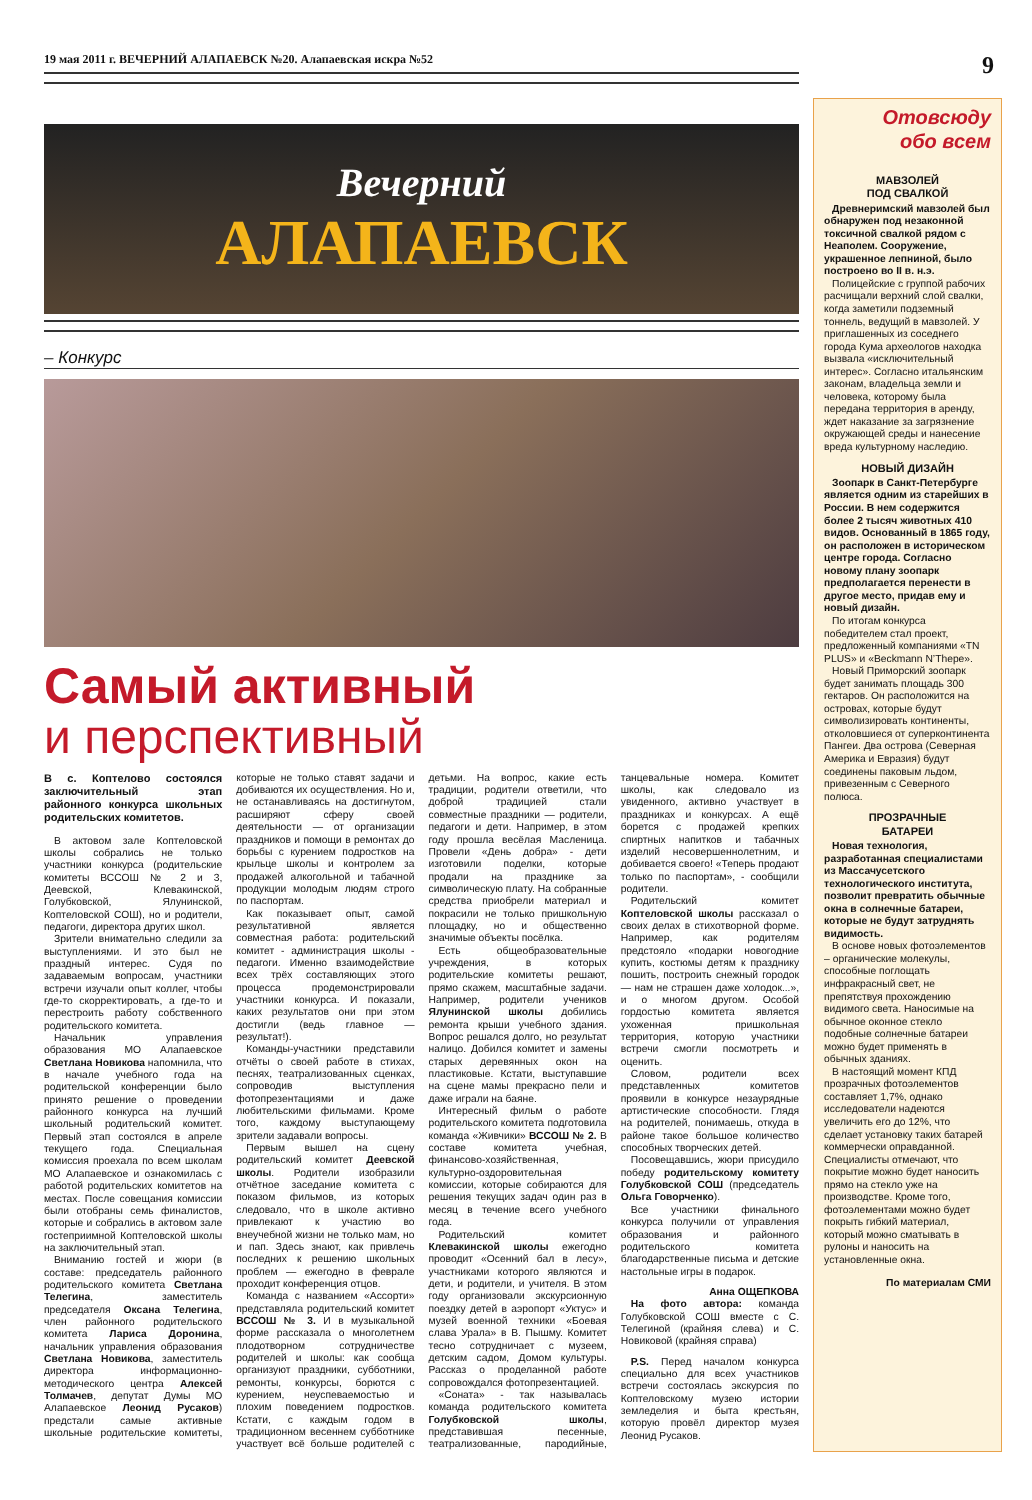19 мая 2011 г. ВЕЧЕРНИЙ АЛАПАЕВСК №20. Алапаевская искра №52 9
Вечерний
АЛАПАЕВСК
– Конкурс
Самый активный
и перспективный
В с. Коптелово состоялся заключительный этап районного конкурса школьных родительских комитетов.
В актовом зале Коптеловской школы собрались не только участники конкурса (родительские комитеты ВССОШ № 2 и 3, Деевской, Клевакинской, Голубковской, Ялунинской, Коптеловской СОШ), но и родители, педагоги, директора других школ.
Зрители внимательно следили за выступлениями. И это был не праздный интерес. Судя по задаваемым вопросам, участники встречи изучали опыт коллег, чтобы где-то скорректировать, а где-то и перестроить работу собственного родительского комитета.
Начальник управления образования МО Алапаевское Светлана Новикова напомнила, что в начале учебного года на родительской конференции было принято решение о проведении районного конкурса на лучший школьный родительский комитет. Первый этап состоялся в апреле текущего года. Специальная комиссия проехала по всем школам МО Алапаевское и ознакомилась с работой родительских комитетов на местах. После совещания комиссии были отобраны семь финалистов, которые и собрались в актовом зале гостеприимной Коптеловской школы на заключительный этап.
Вниманию гостей и жюри (в составе: председатель районного родительского комитета Светлана Телегина, заместитель председателя Оксана Телегина, член районного родительского комитета Лариса Доронина, начальник управления образования Светлана Новикова, заместитель директора информационно-методического центра Алексей Толмачев, депутат Думы МО Алапаевское Леонид Русаков) предстали самые активные школьные родительские комитеты, которые не только ставят задачи и добиваются их осуществления. Но и, не останавливаясь на достигнутом, расширяют сферу своей деятельности — от организации праздников и помощи в ремонтах до борьбы с курением подростков на крыльце школы и контролем за продажей алкогольной и табачной продукции молодым людям строго по паспортам.
Как показывает опыт, самой результативной является совместная работа: родительский комитет - администрация школы - педагоги. Именно взаимодействие всех трёх составляющих этого процесса продемонстрировали участники конкурса. И показали, каких результатов они при этом достигли (ведь главное — результат!).
Команды-участники представили отчёты о своей работе в стихах, песнях, театрализованных сценках, сопроводив выступления фотопрезентациями и даже любительскими фильмами. Кроме того, каждому выступающему зрители задавали вопросы.
Первым вышел на сцену родительский комитет Деевской школы. Родители изобразили отчётное заседание комитета с показом фильмов, из которых следовало, что в школе активно привлекают к участию во внеучебной жизни не только мам, но и пап. Здесь знают, как привлечь последних к решению школьных проблем — ежегодно в феврале проходит конференция отцов.
Команда с названием «Ассорти» представляла родительский комитет ВССОШ № 3. И в музыкальной форме рассказала о многолетнем плодотворном сотрудничестве родителей и школы: как сообща организуют праздники, субботники, ремонты, конкурсы, борются с курением, неуспеваемостью и плохим поведением подростков. Кстати, с каждым годом в традиционном весеннем субботнике участвует всё больше родителей с детьми. На вопрос, какие есть традиции, родители ответили, что доброй традицией стали совместные праздники — родители, педагоги и дети. Например, в этом году прошла весёлая Масленица. Провели «День добра» - дети изготовили поделки, которые продали на празднике за символическую плату. На собранные средства приобрели материал и покрасили не только пришкольную площадку, но и общественно значимые объекты посёлка.
Есть общеобразовательные учреждения, в которых родительские комитеты решают, прямо скажем, масштабные задачи. Например, родители учеников Ялунинской школы добились ремонта крыши учебного здания. Вопрос решался долго, но результат налицо. Добился комитет и замены старых деревянных окон на пластиковые. Кстати, выступавшие на сцене мамы прекрасно пели и даже играли на баяне.
Интересный фильм о работе родительского комитета подготовила команда «Живчики» ВССОШ № 2. В составе комитета учебная, финансово-хозяйственная, культурно-оздоровительная комиссии, которые собираются для решения текущих задач один раз в месяц в течение всего учебного года.
Родительский комитет Клевакинской школы ежегодно проводит «Осенний бал в лесу», участниками которого являются и дети, и родители, и учителя. В этом году организовали экскурсионную поездку детей в аэропорт «Уктус» и музей военной техники «Боевая слава Урала» в В. Пышму. Комитет тесно сотрудничает с музеем, детским садом, Домом культуры. Рассказ о проделанной работе сопровождался фотопрезентацией.
«Соната» - так называлась команда родительского комитета Голубковской школы, представившая песенные, театрализованные, пародийные, танцевальные номера. Комитет школы, как следовало из увиденного, активно участвует в праздниках и конкурсах. А ещё борется с продажей крепких спиртных напитков и табачных изделий несовершеннолетним, и добивается своего! «Теперь продают только по паспортам», - сообщили родители.
Родительский комитет Коптеловской школы рассказал о своих делах в стихотворной форме. Например, как родителям предстояло «подарки новогодние купить, костюмы детям к празднику пошить, построить снежный городок — нам не страшен даже холодок...», и о многом другом. Особой гордостью комитета является ухоженная пришкольная территория, которую участники встречи смогли посмотреть и оценить.
Словом, родители всех представленных комитетов проявили в конкурсе незаурядные артистические способности. Глядя на родителей, понимаешь, откуда в районе такое большое количество способных творческих детей.
Посовещавшись, жюри присудило победу родительскому комитету Голубковской СОШ (председатель Ольга Говорченко).
Все участники финального конкурса получили от управления образования и районного родительского комитета благодарственные письма и детские настольные игры в подарок.
Анна ОЩЕПКОВА
На фото автора: команда Голубковской СОШ вместе с С. Телегиной (крайняя слева) и С. Новиковой (крайняя справа)
P.S. Перед началом конкурса специально для всех участников встречи состоялась экскурсия по Коптеловскому музею истории земледелия и быта крестьян, которую провёл директор музея Леонид Русаков.
Отовсюду
обо всем
МАВЗОЛЕЙ
ПОД СВАЛКОЙ
Древнеримский мавзолей был обнаружен под незаконной токсичной свалкой рядом с Неаполем. Сооружение, украшенное лепниной, было построено во II в. н.э.
Полицейские с группой рабочих расчищали верхний слой свалки, когда заметили подземный тоннель, ведущий в мавзолей. У приглашенных из соседнего города Кума археологов находка вызвала «исключительный интерес». Согласно итальянским законам, владельца земли и человека, которому была передана территория в аренду, ждет наказание за загрязнение окружающей среды и нанесение вреда культурному наследию.
НОВЫЙ ДИЗАЙН
Зоопарк в Санкт-Петербурге является одним из старейших в России. В нем содержится более 2 тысяч животных 410 видов. Основанный в 1865 году, он расположен в историческом центре города. Согласно новому плану зоопарк предполагается перенести в другое место, придав ему и новый дизайн.
По итогам конкурса победителем стал проект, предложенный компаниями «TN PLUS» и «Beckmann N’Thepe».
Новый Приморский зоопарк будет занимать площадь 300 гектаров. Он расположится на островах, которые будут символизировать континенты, отколовшиеся от суперконтинента Пангеи. Два острова (Северная Америка и Евразия) будут соединены паковым льдом, привезенным с Северного полюса.
ПРОЗРАЧНЫЕ
БАТАРЕИ
Новая технология, разработанная специалистами из Массачусетского технологического института, позволит превратить обычные окна в солнечные батареи, которые не будут затруднять видимость.
В основе новых фотоэлементов – органические молекулы, способные поглощать инфракрасный свет, не препятствуя прохождению видимого света. Наносимые на обычное оконное стекло подобные солнечные батареи можно будет применять в обычных зданиях.
В настоящий момент КПД прозрачных фотоэлементов составляет 1,7%, однако исследователи надеются увеличить его до 12%, что сделает установку таких батарей коммерчески оправданной. Специалисты отмечают, что покрытие можно будет наносить прямо на стекло уже на производстве. Кроме того, фотоэлементами можно будет покрыть гибкий материал, который можно сматывать в рулоны и наносить на установленные окна.
По материалам СМИ